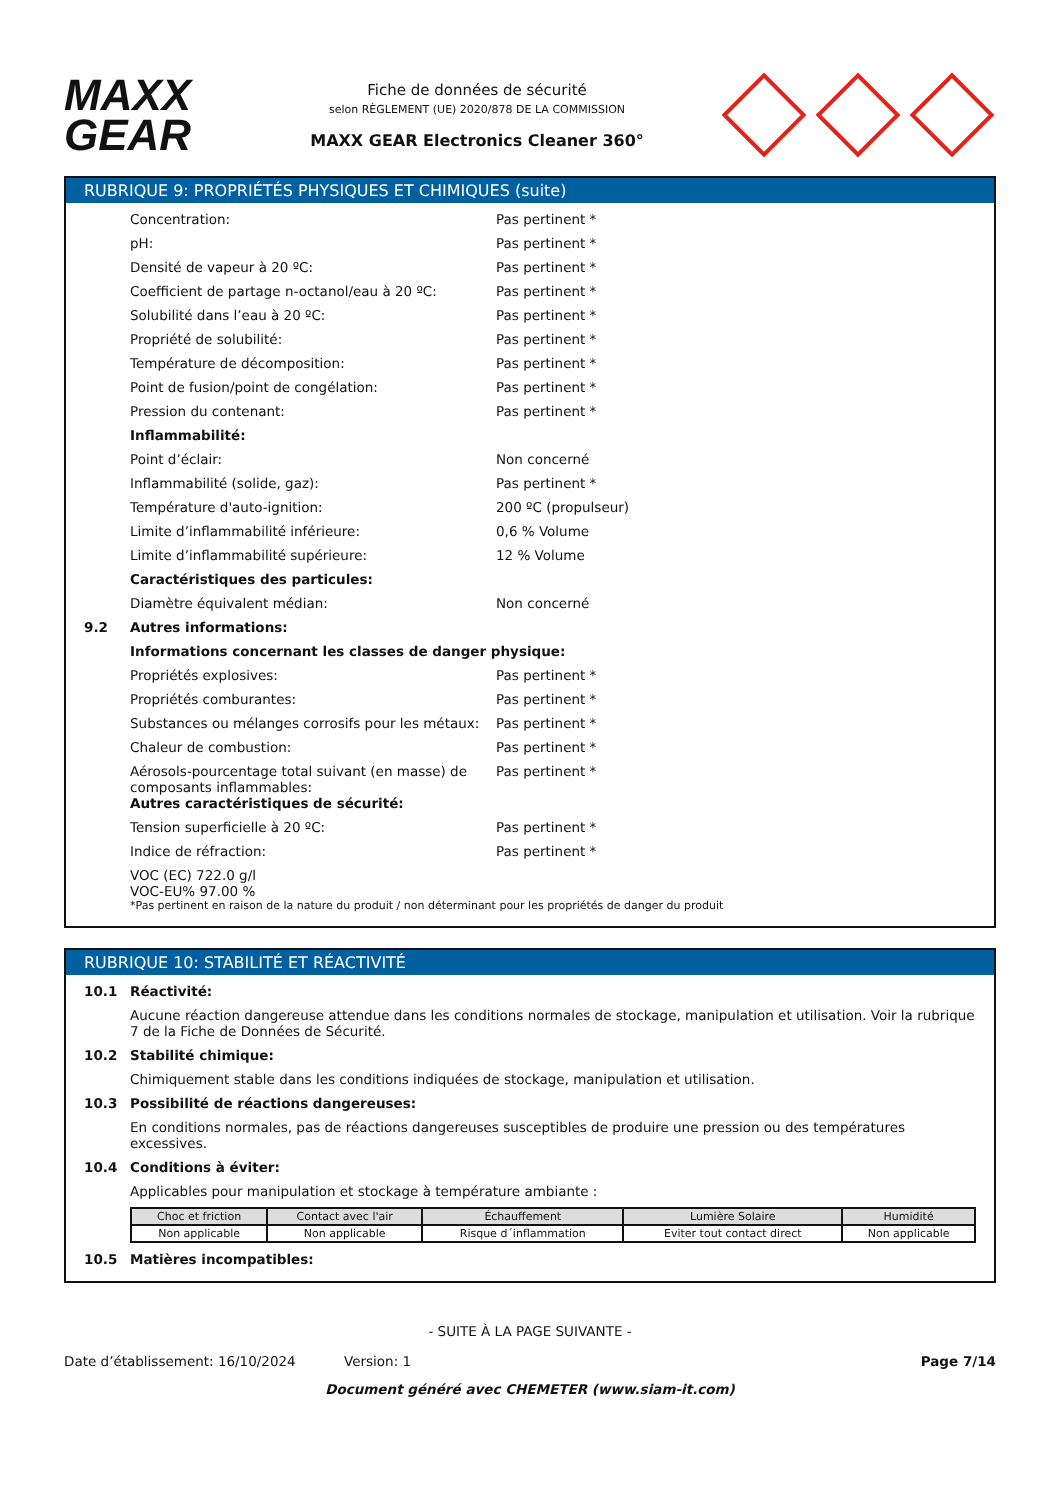MAXX
GEAR
Fiche de données de sécurité
selon RÈGLEMENT (UE) 2020/878 DE LA COMMISSION
MAXX GEAR Electronics Cleaner 360°
RUBRIQUE 9: PROPRIÉTÉS PHYSIQUES ET CHIMIQUES (suite)
Concentration: Pas pertinent *
pH: Pas pertinent *
Densité de vapeur à 20 ºC: Pas pertinent *
Coefficient de partage n-octanol/eau à 20 ºC: Pas pertinent *
Solubilité dans l’eau à 20 ºC: Pas pertinent *
Propriété de solubilité: Pas pertinent *
Température de décomposition: Pas pertinent *
Point de fusion/point de congélation: Pas pertinent *
Pression du contenant: Pas pertinent *
Inflammabilité:
Point d’éclair: Non concerné
Inflammabilité (solide, gaz): Pas pertinent *
Température d'auto-ignition: 200 ºC (propulseur)
Limite d’inflammabilité inférieure: 0,6 % Volume
Limite d’inflammabilité supérieure: 12 % Volume
Caractéristiques des particules:
Diamètre équivalent médian: Non concerné
9.2 Autres informations:
Informations concernant les classes de danger physique:
Propriétés explosives: Pas pertinent *
Propriétés comburantes: Pas pertinent *
Substances ou mélanges corrosifs pour les métaux: Pas pertinent *
Chaleur de combustion: Pas pertinent *
Aérosols-pourcentage total suivant (en masse) de composants inflammables: Pas pertinent *
Autres caractéristiques de sécurité:
Tension superficielle à 20 ºC: Pas pertinent *
Indice de réfraction: Pas pertinent *
VOC (EC) 722.0 g/l
VOC-EU% 97.00 %
*Pas pertinent en raison de la nature du produit / non déterminant pour les propriétés de danger du produit
RUBRIQUE 10: STABILITÉ ET RÉACTIVITÉ
10.1 Réactivité:
Aucune réaction dangereuse attendue dans les conditions normales de stockage, manipulation et utilisation. Voir la rubrique 7 de la Fiche de Données de Sécurité.
10.2 Stabilité chimique:
Chimiquement stable dans les conditions indiquées de stockage, manipulation et utilisation.
10.3 Possibilité de réactions dangereuses:
En conditions normales, pas de réactions dangereuses susceptibles de produire une pression ou des températures excessives.
10.4 Conditions à éviter:
Applicables pour manipulation et stockage à température ambiante :
| Choc et friction | Contact avec l'air | Échauffement | Lumière Solaire | Humidité |
| --- | --- | --- | --- | --- |
| Non applicable | Non applicable | Risque d´inflammation | Eviter tout contact direct | Non applicable |
10.5 Matières incompatibles:
- SUITE À LA PAGE SUIVANTE -
Date d’établissement: 16/10/2024 Version: 1 Page 7/14
Document généré avec CHEMETER (www.siam-it.com)